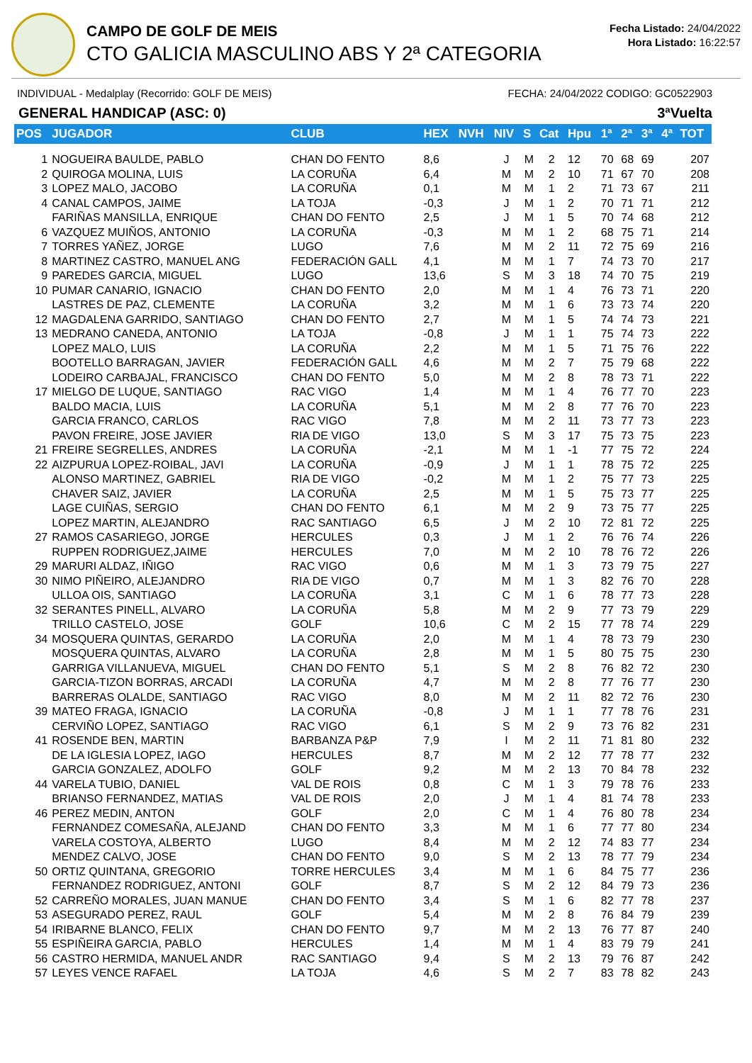CAMPO DE GOLF DE MEIS
CTO GALICIA MASCULINO ABS Y 2ª CATEGORIA
Fecha Listado: 24/04/2022
Hora Listado: 16:22:57
INDIVIDUAL - Medalplay (Recorrido: GOLF DE MEIS) FECHA: 24/04/2022 CODIGO: GC0522903
GENERAL HANDICAP (ASC: 0) 3ªVuelta
| POS | JUGADOR | CLUB | HEX | NVH | NIV | S | Cat | Hpu | 1ª | 2ª | 3ª | 4ª | TOT |
| --- | --- | --- | --- | --- | --- | --- | --- | --- | --- | --- | --- | --- | --- |
| 1 | NOGUEIRA BAULDE, PABLO | CHAN DO FENTO | 8,6 | | J | M | 2 | 12 | 70 | 68 | 69 | | 207 |
| 2 | QUIROGA MOLINA, LUIS | LA CORUÑA | 6,4 | | M | M | 2 | 10 | 71 | 67 | 70 | | 208 |
| 3 | LOPEZ MALO, JACOBO | LA CORUÑA | 0,1 | | M | M | 1 | 2 | 71 | 73 | 67 | | 211 |
| 4 | CANAL CAMPOS, JAIME | LA TOJA | -0,3 | | J | M | 1 | 2 | 70 | 71 | 71 | | 212 |
| | FARIÑAS MANSILLA, ENRIQUE | CHAN DO FENTO | 2,5 | | J | M | 1 | 5 | 70 | 74 | 68 | | 212 |
| 6 | VAZQUEZ MUIÑOS, ANTONIO | LA CORUÑA | -0,3 | | M | M | 1 | 2 | 68 | 75 | 71 | | 214 |
| 7 | TORRES YAÑEZ, JORGE | LUGO | 7,6 | | M | M | 2 | 11 | 72 | 75 | 69 | | 216 |
| 8 | MARTINEZ CASTRO, MANUEL ANG | FEDERACIÓN GALL | 4,1 | | M | M | 1 | 7 | 74 | 73 | 70 | | 217 |
| 9 | PAREDES GARCIA, MIGUEL | LUGO | 13,6 | | S | M | 3 | 18 | 74 | 70 | 75 | | 219 |
| 10 | PUMAR CANARIO, IGNACIO | CHAN DO FENTO | 2,0 | | M | M | 1 | 4 | 76 | 73 | 71 | | 220 |
| | LASTRES DE PAZ, CLEMENTE | LA CORUÑA | 3,2 | | M | M | 1 | 6 | 73 | 73 | 74 | | 220 |
| 12 | MAGDALENA GARRIDO, SANTIAGO | CHAN DO FENTO | 2,7 | | M | M | 1 | 5 | 74 | 74 | 73 | | 221 |
| 13 | MEDRANO CANEDA, ANTONIO | LA TOJA | -0,8 | | J | M | 1 | 1 | 75 | 74 | 73 | | 222 |
| | LOPEZ MALO, LUIS | LA CORUÑA | 2,2 | | M | M | 1 | 5 | 71 | 75 | 76 | | 222 |
| | BOOTELLO BARRAGAN, JAVIER | FEDERACIÓN GALL | 4,6 | | M | M | 2 | 7 | 75 | 79 | 68 | | 222 |
| | LODEIRO CARBAJAL, FRANCISCO | CHAN DO FENTO | 5,0 | | M | M | 2 | 8 | 78 | 73 | 71 | | 222 |
| 17 | MIELGO DE LUQUE, SANTIAGO | RAC VIGO | 1,4 | | M | M | 1 | 4 | 76 | 77 | 70 | | 223 |
| | BALDO MACIA, LUIS | LA CORUÑA | 5,1 | | M | M | 2 | 8 | 77 | 76 | 70 | | 223 |
| | GARCIA FRANCO, CARLOS | RAC VIGO | 7,8 | | M | M | 2 | 11 | 73 | 77 | 73 | | 223 |
| | PAVON FREIRE, JOSE JAVIER | RIA DE VIGO | 13,0 | | S | M | 3 | 17 | 75 | 73 | 75 | | 223 |
| 21 | FREIRE SEGRELLES, ANDRES | LA CORUÑA | -2,1 | | M | M | 1 | -1 | 77 | 75 | 72 | | 224 |
| 22 | AIZPURUA LOPEZ-ROIBAL, JAVI | LA CORUÑA | -0,9 | | J | M | 1 | 1 | 78 | 75 | 72 | | 225 |
| | ALONSO MARTINEZ, GABRIEL | RIA DE VIGO | -0,2 | | M | M | 1 | 2 | 75 | 77 | 73 | | 225 |
| | CHAVER SAIZ, JAVIER | LA CORUÑA | 2,5 | | M | M | 1 | 5 | 75 | 73 | 77 | | 225 |
| | LAGE CUIÑAS, SERGIO | CHAN DO FENTO | 6,1 | | M | M | 2 | 9 | 73 | 75 | 77 | | 225 |
| | LOPEZ MARTIN, ALEJANDRO | RAC SANTIAGO | 6,5 | | J | M | 2 | 10 | 72 | 81 | 72 | | 225 |
| 27 | RAMOS CASARIEGO, JORGE | HERCULES | 0,3 | | J | M | 1 | 2 | 76 | 76 | 74 | | 226 |
| | RUPPEN RODRIGUEZ,JAIME | HERCULES | 7,0 | | M | M | 2 | 10 | 78 | 76 | 72 | | 226 |
| 29 | MARURI ALDAZ, IÑIGO | RAC VIGO | 0,6 | | M | M | 1 | 3 | 73 | 79 | 75 | | 227 |
| 30 | NIMO PIÑEIRO, ALEJANDRO | RIA DE VIGO | 0,7 | | M | M | 1 | 3 | 82 | 76 | 70 | | 228 |
| | ULLOA OIS, SANTIAGO | LA CORUÑA | 3,1 | | C | M | 1 | 6 | 78 | 77 | 73 | | 228 |
| 32 | SERANTES PINELL, ALVARO | LA CORUÑA | 5,8 | | M | M | 2 | 9 | 77 | 73 | 79 | | 229 |
| | TRILLO CASTELO, JOSE | GOLF | 10,6 | | C | M | 2 | 15 | 77 | 78 | 74 | | 229 |
| 34 | MOSQUERA QUINTAS, GERARDO | LA CORUÑA | 2,0 | | M | M | 1 | 4 | 78 | 73 | 79 | | 230 |
| | MOSQUERA QUINTAS, ALVARO | LA CORUÑA | 2,8 | | M | M | 1 | 5 | 80 | 75 | 75 | | 230 |
| | GARRIGA VILLANUEVA, MIGUEL | CHAN DO FENTO | 5,1 | | S | M | 2 | 8 | 76 | 82 | 72 | | 230 |
| | GARCIA-TIZON BORRAS, ARCADI | LA CORUÑA | 4,7 | | M | M | 2 | 8 | 77 | 76 | 77 | | 230 |
| | BARRERAS OLALDE, SANTIAGO | RAC VIGO | 8,0 | | M | M | 2 | 11 | 82 | 72 | 76 | | 230 |
| 39 | MATEO FRAGA, IGNACIO | LA CORUÑA | -0,8 | | J | M | 1 | 1 | 77 | 78 | 76 | | 231 |
| | CERVIÑO LOPEZ, SANTIAGO | RAC VIGO | 6,1 | | S | M | 2 | 9 | 73 | 76 | 82 | | 231 |
| 41 | ROSENDE BEN, MARTIN | BARBANZA P&P | 7,9 | | I | M | 2 | 11 | 71 | 81 | 80 | | 232 |
| | DE LA IGLESIA LOPEZ, IAGO | HERCULES | 8,7 | | M | M | 2 | 12 | 77 | 78 | 77 | | 232 |
| | GARCIA GONZALEZ, ADOLFO | GOLF | 9,2 | | M | M | 2 | 13 | 70 | 84 | 78 | | 232 |
| 44 | VARELA TUBIO, DANIEL | VAL DE ROIS | 0,8 | | C | M | 1 | 3 | 79 | 78 | 76 | | 233 |
| | BRIANSO FERNANDEZ, MATIAS | VAL DE ROIS | 2,0 | | J | M | 1 | 4 | 81 | 74 | 78 | | 233 |
| 46 | PEREZ MEDIN, ANTON | GOLF | 2,0 | | C | M | 1 | 4 | 76 | 80 | 78 | | 234 |
| | FERNANDEZ COMESAÑA, ALEJAND | CHAN DO FENTO | 3,3 | | M | M | 1 | 6 | 77 | 77 | 80 | | 234 |
| | VARELA COSTOYA, ALBERTO | LUGO | 8,4 | | M | M | 2 | 12 | 74 | 83 | 77 | | 234 |
| | MENDEZ CALVO, JOSE | CHAN DO FENTO | 9,0 | | S | M | 2 | 13 | 78 | 77 | 79 | | 234 |
| 50 | ORTIZ QUINTANA, GREGORIO | TORRE HERCULES | 3,4 | | M | M | 1 | 6 | 84 | 75 | 77 | | 236 |
| | FERNANDEZ RODRIGUEZ, ANTONI | GOLF | 8,7 | | S | M | 2 | 12 | 84 | 79 | 73 | | 236 |
| 52 | CARREÑO MORALES, JUAN MANUE | CHAN DO FENTO | 3,4 | | S | M | 1 | 6 | 82 | 77 | 78 | | 237 |
| 53 | ASEGURADO PEREZ, RAUL | GOLF | 5,4 | | M | M | 2 | 8 | 76 | 84 | 79 | | 239 |
| 54 | IRIBARNE BLANCO, FELIX | CHAN DO FENTO | 9,7 | | M | M | 2 | 13 | 76 | 77 | 87 | | 240 |
| 55 | ESPIÑEIRA GARCIA, PABLO | HERCULES | 1,4 | | M | M | 1 | 4 | 83 | 79 | 79 | | 241 |
| 56 | CASTRO HERMIDA, MANUEL ANDR | RAC SANTIAGO | 9,4 | | S | M | 2 | 13 | 79 | 76 | 87 | | 242 |
| 57 | LEYES VENCE RAFAEL | LA TOJA | 4,6 | | S | M | 2 | 7 | 83 | 78 | 82 | | 243 |